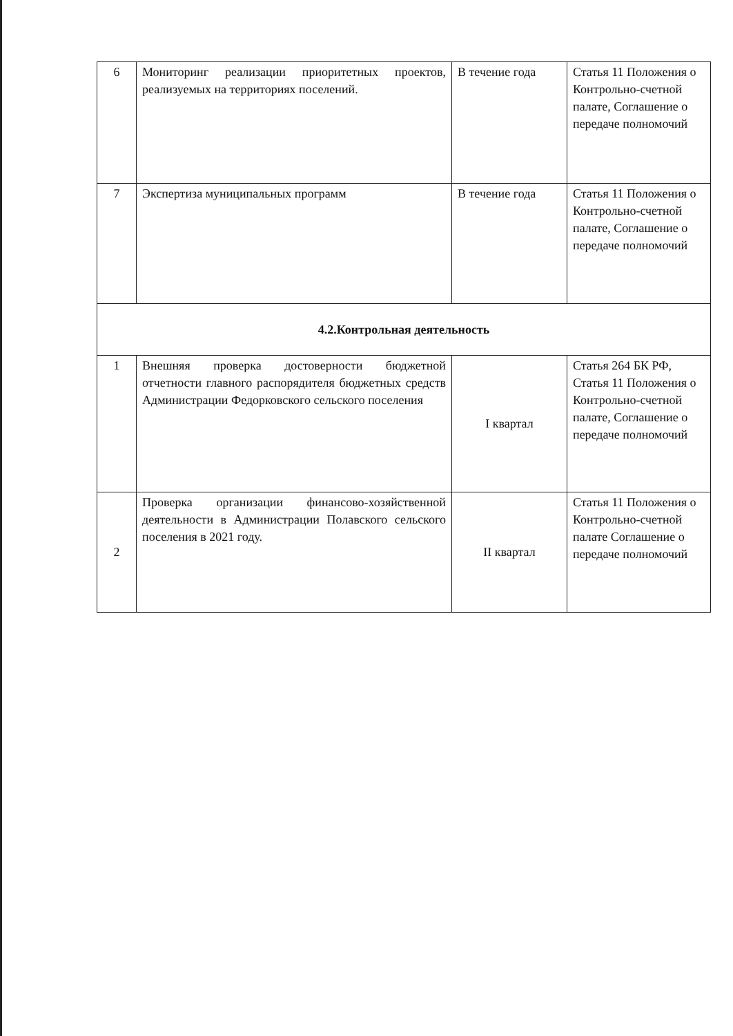| 6 | Мониторинг реализации приоритетных проектов, реализуемых на территориях поселений. | В течение года | Статья 11 Положения о Контрольно-счетной палате, Соглашение о передаче полномочий |
| 7 | Экспертиза муниципальных программ | В течение года | Статья 11 Положения о Контрольно-счетной палате, Соглашение о передаче полномочий |
| 4.2.Контрольная деятельность | | | |
| 1 | Внешняя проверка достоверности бюджетной отчетности главного распорядителя бюджетных средств Администрации Федорковского сельского поселения | I квартал | Статья 264 БК РФ, Статья 11 Положения о Контрольно-счетной палате, Соглашение о передаче полномочий |
| 2 | Проверка организации финансово-хозяйственной деятельности в Администрации Полавского сельского поселения в 2021 году. | II квартал | Статья 11 Положения о Контрольно-счетной палате Соглашение о передаче полномочий |